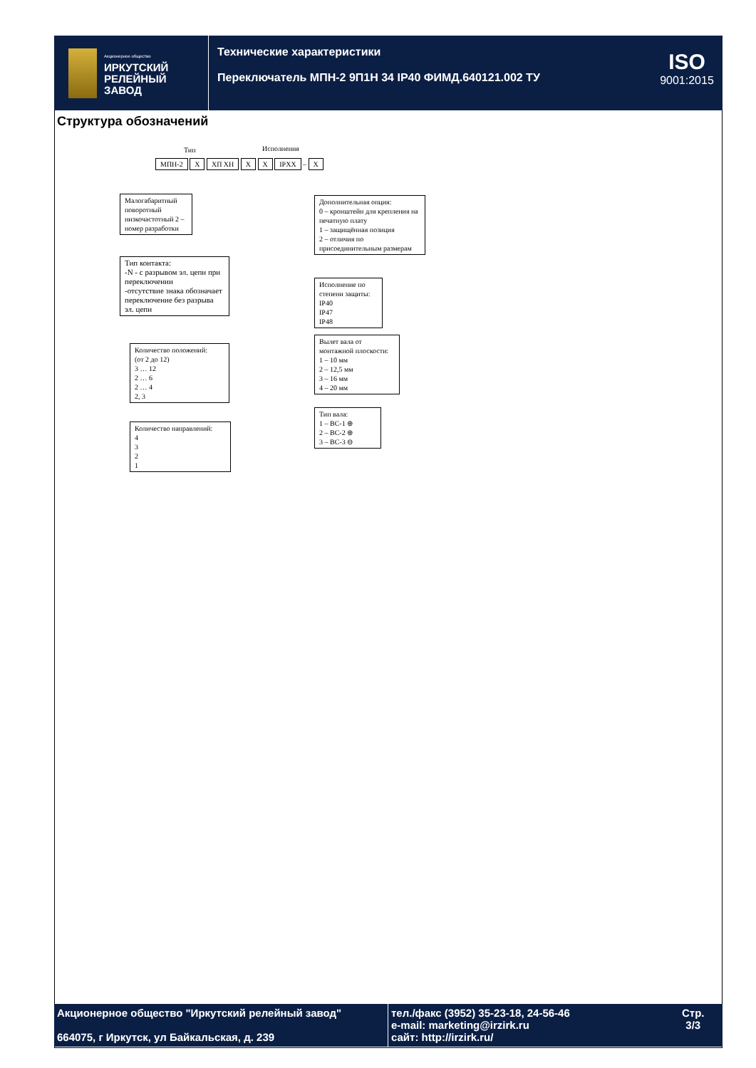Акционерное общество
ИРКУТСКИЙ
РЕЛЕЙНЫЙ
ЗАВОД
Технические характеристики
Переключатель МПН-2 9П1Н 34 IP40 ФИМД.640121.002 ТУ
ISO
9001:2015
Структура обозначений
Тип Исполнения
МПН-2 X XП XН X X IPXX – X
Малогабаритный поворотный низкочастотный 2 – номер разработки
Тип контакта:
-N - с разрывом эл. цепи при переключении
-отсутствие знака обозначает переключение без разрыва эл. цепи
Количество положений:
(от 2 до 12)
3 … 12
2 … 6
2 … 4
2, 3
Количество направлений:
4
3
2
1
Дополнительная опция:
0 – кронштейн для крепления на печатную плату
1 – защищённая позиция
2 – отличия по присоединительным размерам
Исполнение по степени защиты:
IP40
IP47
IP48
Вылет вала от монтажной плоскости:
1 – 10 мм
2 – 12,5 мм
3 – 16 мм
4 – 20 мм
Тип вала:
1 – ВС-1 ⊕
2 – ВС-2 ⊕
3 – ВС-3 ⊖
Акционерное общество "Иркутский релейный завод"
664075, г Иркутск, ул Байкальская, д. 239
тел./факс (3952) 35-23-18, 24-56-46
e-mail: marketing@irzirk.ru
сайт: http://irzirk.ru/
Стр.
3/3